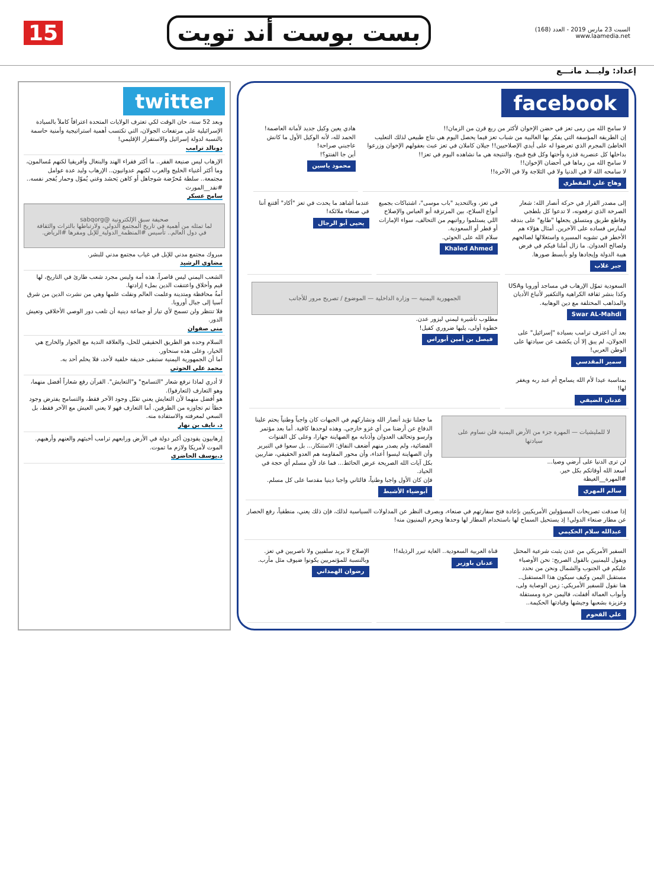السبت 23 مارس 2019 - العدد (168)
www.laamedia.net
بست بوست أند تويت 15
إعداد: وليـــد مانـــع
facebook
لا سامح الله من رمى تعز في حضن الإخوان لأكثر من ربع قرن من الزمان!!
إن الطريقة المؤسفة التي يفكر بها الغالبية من شباب تعز فيما يحصل اليوم هي نتاج طبيعي لذلك التعليب الخاطئ المجرم الذي تعرضوا له على أيدي الإصلاحيين!! جيلان كاملان في تعز عبث بعقولهم الإخوان وزرعوا بداخلها كل عنصرية قذرة وأختها وكل قبح قبيح، والنتيجة هي ما نشاهده اليوم في تعز!!
لا سامح الله من رماها في أحضان الإخوان!!
لا سامحه الله لا في الدنيا ولا في الثلاجة ولا في الآخرة!!
وهاج علي المقطري
هادي يعين وكيل جديد لأمانة العاصمة!
الحمد لله، لأنه الوكيل الأول ما كانش عاجبني صراحة!
أين جا الفنتو؟!
محمود ياسين
إلى مصدر القرار في حركة أنصار الله: شعار الصرخة الذي ترفعونه، لا تدعوا كل بلطجي وقاطع طريق ومتسلق يجعلها "طابع" على بندقه ليمارس فساده على الآخرين. أمثال هؤلاء هم الأخطر في تشويه المسيرة واستغلالها لصالحهم ولصالح العدوان. ما زال أملنا فيكم في فرض هيبة الدولة وإيجادها ولو بأبسط صورها.
جبر غلاب
في تعز، وبالتحديد "باب موسى"، اشتباكات بجميع أنواع السلاح، بين المرتزقة أبو العباس والإصلاح اللي يستلموا رواتبهم من التحالف، سواء الإمارات أو قطر أو السعودية.
سلام الله على الحوثي.
Khaled Ahmed
عندما أشاهد ما يحدث في تعز "أكاد" أقتنع أننا في صنعاء ملائكة!
يحيى أبو الرجال
السعودية تموّل الإرهاب في مساجد أوروبا وUSA وكذا بنشر ثقافة الكراهية والتكفير لأتباع الأديان والمذاهب المختلفة مع دين الوهابية.
Swar AL-Mahdi
بعد أن اعترف ترامب بسيادة "إسرائيل" على الجولان، لم يبق إلا أن يكشف عن سيادتها على الوطن العربي!
سمير المقدسي
بمناسبة عيدا لأم الله يسامح أم عبد ربه ويغفر لها!
عدنان الضيفي
الجمهورية اليمنية — وزارة الداخلية — الموضوع / تصريح مرور للأجانب
مطلوب تأشيرة ليمني ليزور عدن.
خطوة أولى، يليها ضروري كفيل!
فيصل بن أمين أبوراس
لا للمليشيات — المهرة جزء من الأرض اليمنية فلن نساوم على سيادتها
لن ترى الدنيا على أرضي وصيا...
أسعد الله أوقاتكم بكل خير.
#المهرة__الغيظة
سالم المهري
ما جعلنا نؤيد أنصار الله ونشاركهم في الجبهات كان واجباً وطنياً يحتم علينا الدفاع عن أرضنا من أي غزو خارجي. وهذه لوحدها كافية. أما بعد مؤتمر وارسو وتحالف العدوان وأذنابه مع الصهاينة جهارا، وعلى كل القنوات الفضائية، ولم يصدر منهم أضعف النفاق: الاستنكار... بل سعوا في التبرير وأن الصهاينة ليسوا أعداء، وأن محور المقاومة هم العدو الحقيقي، ضاربين بكل آيات الله الصريحة عرض الحائط... فما عاد لأي مسلم أي حجة في الحياد.
فإن كان الأول واجبا وطنياً، فالثاني واجبا دينيا مقدسا على كل مسلم.
أبوضياء الأشبط
إذا صدقت تصريحات المسؤولين الأمريكيين بإعادة فتح سفارتهم في صنعاء، وبصرف النظر عن المدلولات السياسية لذلك، فإن ذلك يعني، منطقياً، رفع الحصار عن مطار صنعاء الدولي! إذ يستحيل السماح لها باستخدام المطار لها وحدها ويحرم اليمنيون منه!
عبدالله سلام الحكيمي
السفير الأمريكي من عدن يثبت شرعية المحتل ويقول لليمنيين بالقول الصريح: نحن الأوصياء عليكم في الجنوب والشمال ونحن من نحدد مستقبل اليمن وكيف سيكون هذا المستقبل..
هنا نقول للسفير الأمريكي: زمن الوصاية ولى، وأبواب العمالة أقفلت، فاليمن حرة ومستقلة وعزيزة بشعبها وجيشها وقيادتها الحكيمة..
علي القحوم
قناة العربية السعودية.. الغاية تبرر الرذيلة!!
عدنان باوزير
الإصلاح لا يريد سلفيين ولا ناصريين في تعز. وبالنسبة للمؤتمريين يكونوا ضيوف مثل مأرب.
رضوان الهمداني
twitter
وبعد 52 سنة، حان الوقت لكي تعترف الولايات المتحدة اعترافاً كاملاً بالسيادة الإسرائيلية على مرتفعات الجولان، التي تكتسب أهمية استراتيجية وأمنية حاسمة بالنسبة لدولة إسرائيل والاستقرار الإقليمي!
دونالد ترامب
الإرهاب ليس صنيعة الفقر.. ما أكثر فقراء الهند والبنغال وأفريقيا لكنهم مُسالمون، وما أكثر أغنياء الخليج والغرب لكنهم عدوانيون.. الإرهاب وليد عدة عوامل مجتمعة.. سلطة مُحرّضة شوجاهل أو كاهن يَحشد وغني يُموّل وحمار يُفجر نفسه..
#نقد__المورث
سامح عسكر
صحيفة سبق الإلكترونية @sabqorg
لما تمثله من أهمية في تاريخ المجتمع الدولي، ولارتباطها بالتراث والثقافة في دول العالم.. تأسيس #المنظمة_الدولية_للإبل ومقرها #الرياض.
مبروك مجتمع مدني للإبل في غياب مجتمع مدني للبشر.
مضاوي الرشيد
الشعب اليمني ليس قاصراً، هذه أمة وليس مجرد شعب طارئ في التاريخ، لها قيم وأخلاق واعتنقت الدين بملء إرادتها.
أمةٌ محافظة ومتدينة وعلمت العالم ونقلت علمها وهي من نشرت الدين من شرق آسيا إلى جبال أوروبا.
فلا تنتظر ولن تسمح لأي تيار أو جماعة دينية أن تلعب دور الوصي الأخلاقي وتعيش الدور.
منى صفوان
السلام وحده هو الطريق الحقيقي للحل، والعلاقة الندية مع الجوار والخارج هي الخيار، وعلى هذه سنحاور.
أما أن الجمهورية اليمنية ستبقى حديقة خلفية لأحد، فلا يحلم أحد به.
محمد علي الحوثي
لا أدري لماذا نرفع شعار "التسامح" و"التعايش". القرآن رفع شعاراً أفضل منهما، وهو التعارف (لتعارفوا).
هو أفضل منهما لأن التعايش يعني تقبّل وجود الآخر فقط، والتسامح يفترض وجود خطأ تم تجاوزه من الطرفين. أما التعارف فهو لا يعني العيش مع الآخر فقط، بل السعي لمعرفته والاستفادة منه.
د. نايف بن نهار
إرهابيون يقودون أكبر دولة في الأرض ورابعهم ترامب أخبثهم والعنهم وأرهبهم.
الموت لأمريكا ولازم ما تموت.
د.يوسف الحاضري